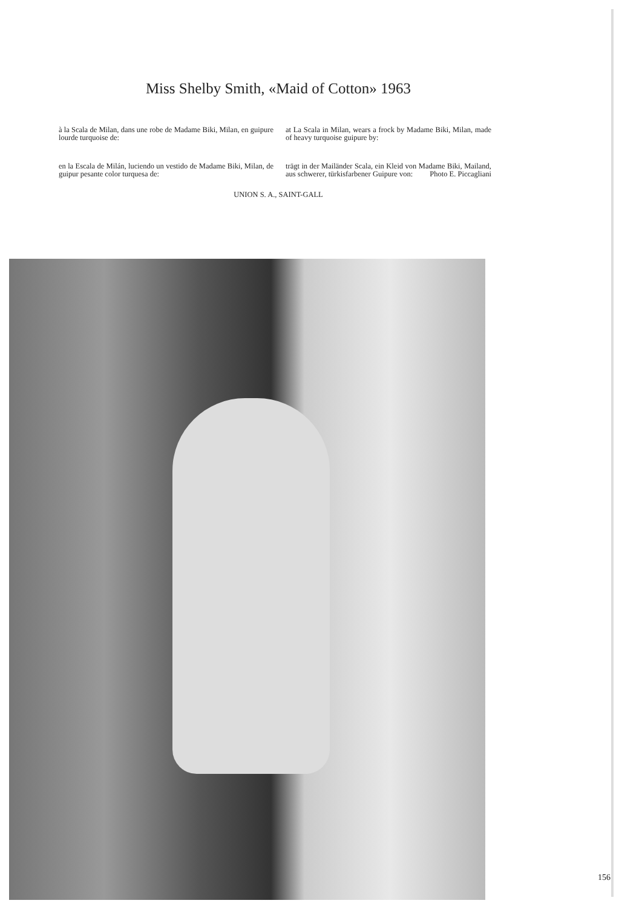Miss Shelby Smith, «Maid of Cotton» 1963
à la Scala de Milan, dans une robe de Madame Biki, Milan, en guipure lourde turquoise de:
at La Scala in Milan, wears a frock by Madame Biki, Milan, made of heavy turquoise guipure by:
en la Escala de Milán, luciendo un vestido de Madame Biki, Milan, de guipur pesante color turquesa de:
trägt in der Mailänder Scala, ein Kleid von Madame Biki, Mailand, aus schwerer, türkisfarbener Guipure von: Photo E. Piccagliani
UNION S. A., SAINT-GALL
156